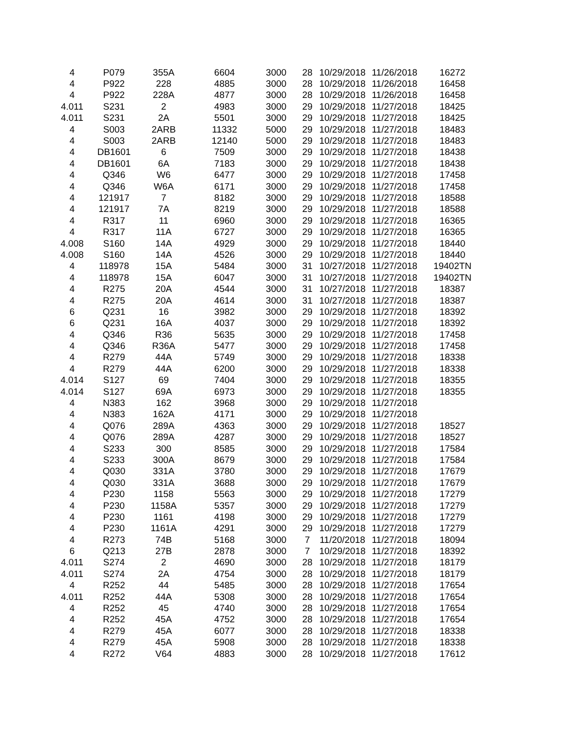| 4 | P079 | 355A | 6604 | 3000 | 28 | 10/29/2018 | 11/26/2018 | 16272 |
| 4 | P922 | 228 | 4885 | 3000 | 28 | 10/29/2018 | 11/26/2018 | 16458 |
| 4 | P922 | 228A | 4877 | 3000 | 28 | 10/29/2018 | 11/26/2018 | 16458 |
| 4.011 | S231 | 2 | 4983 | 3000 | 29 | 10/29/2018 | 11/27/2018 | 18425 |
| 4.011 | S231 | 2A | 5501 | 3000 | 29 | 10/29/2018 | 11/27/2018 | 18425 |
| 4 | S003 | 2ARB | 11332 | 5000 | 29 | 10/29/2018 | 11/27/2018 | 18483 |
| 4 | S003 | 2ARB | 12140 | 5000 | 29 | 10/29/2018 | 11/27/2018 | 18483 |
| 4 | DB1601 | 6 | 7509 | 3000 | 29 | 10/29/2018 | 11/27/2018 | 18438 |
| 4 | DB1601 | 6A | 7183 | 3000 | 29 | 10/29/2018 | 11/27/2018 | 18438 |
| 4 | Q346 | W6 | 6477 | 3000 | 29 | 10/29/2018 | 11/27/2018 | 17458 |
| 4 | Q346 | W6A | 6171 | 3000 | 29 | 10/29/2018 | 11/27/2018 | 17458 |
| 4 | 121917 | 7 | 8182 | 3000 | 29 | 10/29/2018 | 11/27/2018 | 18588 |
| 4 | 121917 | 7A | 8219 | 3000 | 29 | 10/29/2018 | 11/27/2018 | 18588 |
| 4 | R317 | 11 | 6960 | 3000 | 29 | 10/29/2018 | 11/27/2018 | 16365 |
| 4 | R317 | 11A | 6727 | 3000 | 29 | 10/29/2018 | 11/27/2018 | 16365 |
| 4.008 | S160 | 14A | 4929 | 3000 | 29 | 10/29/2018 | 11/27/2018 | 18440 |
| 4.008 | S160 | 14A | 4526 | 3000 | 29 | 10/29/2018 | 11/27/2018 | 18440 |
| 4 | 118978 | 15A | 5484 | 3000 | 31 | 10/27/2018 | 11/27/2018 | 19402TN |
| 4 | 118978 | 15A | 6047 | 3000 | 31 | 10/27/2018 | 11/27/2018 | 19402TN |
| 4 | R275 | 20A | 4544 | 3000 | 31 | 10/27/2018 | 11/27/2018 | 18387 |
| 4 | R275 | 20A | 4614 | 3000 | 31 | 10/27/2018 | 11/27/2018 | 18387 |
| 6 | Q231 | 16 | 3982 | 3000 | 29 | 10/29/2018 | 11/27/2018 | 18392 |
| 6 | Q231 | 16A | 4037 | 3000 | 29 | 10/29/2018 | 11/27/2018 | 18392 |
| 4 | Q346 | R36 | 5635 | 3000 | 29 | 10/29/2018 | 11/27/2018 | 17458 |
| 4 | Q346 | R36A | 5477 | 3000 | 29 | 10/29/2018 | 11/27/2018 | 17458 |
| 4 | R279 | 44A | 5749 | 3000 | 29 | 10/29/2018 | 11/27/2018 | 18338 |
| 4 | R279 | 44A | 6200 | 3000 | 29 | 10/29/2018 | 11/27/2018 | 18338 |
| 4.014 | S127 | 69 | 7404 | 3000 | 29 | 10/29/2018 | 11/27/2018 | 18355 |
| 4.014 | S127 | 69A | 6973 | 3000 | 29 | 10/29/2018 | 11/27/2018 | 18355 |
| 4 | N383 | 162 | 3968 | 3000 | 29 | 10/29/2018 | 11/27/2018 | |
| 4 | N383 | 162A | 4171 | 3000 | 29 | 10/29/2018 | 11/27/2018 | |
| 4 | Q076 | 289A | 4363 | 3000 | 29 | 10/29/2018 | 11/27/2018 | 18527 |
| 4 | Q076 | 289A | 4287 | 3000 | 29 | 10/29/2018 | 11/27/2018 | 18527 |
| 4 | S233 | 300 | 8585 | 3000 | 29 | 10/29/2018 | 11/27/2018 | 17584 |
| 4 | S233 | 300A | 8679 | 3000 | 29 | 10/29/2018 | 11/27/2018 | 17584 |
| 4 | Q030 | 331A | 3780 | 3000 | 29 | 10/29/2018 | 11/27/2018 | 17679 |
| 4 | Q030 | 331A | 3688 | 3000 | 29 | 10/29/2018 | 11/27/2018 | 17679 |
| 4 | P230 | 1158 | 5563 | 3000 | 29 | 10/29/2018 | 11/27/2018 | 17279 |
| 4 | P230 | 1158A | 5357 | 3000 | 29 | 10/29/2018 | 11/27/2018 | 17279 |
| 4 | P230 | 1161 | 4198 | 3000 | 29 | 10/29/2018 | 11/27/2018 | 17279 |
| 4 | P230 | 1161A | 4291 | 3000 | 29 | 10/29/2018 | 11/27/2018 | 17279 |
| 4 | R273 | 74B | 5168 | 3000 | 7 | 11/20/2018 | 11/27/2018 | 18094 |
| 6 | Q213 | 27B | 2878 | 3000 | 7 | 10/29/2018 | 11/27/2018 | 18392 |
| 4.011 | S274 | 2 | 4690 | 3000 | 28 | 10/29/2018 | 11/27/2018 | 18179 |
| 4.011 | S274 | 2A | 4754 | 3000 | 28 | 10/29/2018 | 11/27/2018 | 18179 |
| 4 | R252 | 44 | 5485 | 3000 | 28 | 10/29/2018 | 11/27/2018 | 17654 |
| 4.011 | R252 | 44A | 5308 | 3000 | 28 | 10/29/2018 | 11/27/2018 | 17654 |
| 4 | R252 | 45 | 4740 | 3000 | 28 | 10/29/2018 | 11/27/2018 | 17654 |
| 4 | R252 | 45A | 4752 | 3000 | 28 | 10/29/2018 | 11/27/2018 | 17654 |
| 4 | R279 | 45A | 6077 | 3000 | 28 | 10/29/2018 | 11/27/2018 | 18338 |
| 4 | R279 | 45A | 5908 | 3000 | 28 | 10/29/2018 | 11/27/2018 | 18338 |
| 4 | R272 | V64 | 4883 | 3000 | 28 | 10/29/2018 | 11/27/2018 | 17612 |